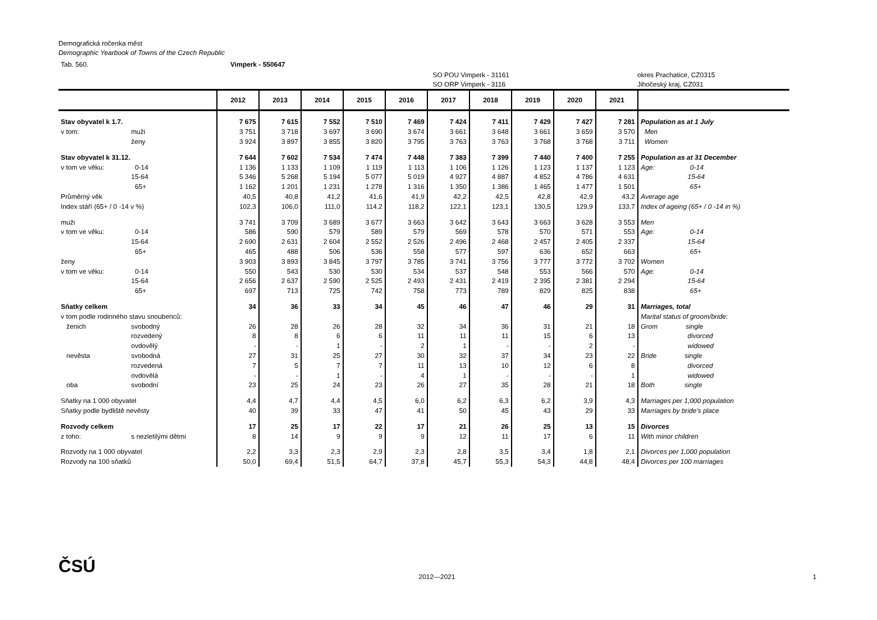Demografická ročenka měst
Demographic Yearbook of Towns of the Czech Republic
Tab. 560. Vimperk - 550647
SO POU Vimperk - 31161
SO ORP Vimperk - 3116 okres Prachatice, CZ0315
Jihočeský kraj, CZ031
| | | 2012 | 2013 | 2014 | 2015 | 2016 | 2017 | 2018 | 2019 | 2020 | 2021 | |
| --- | --- | --- | --- | --- | --- | --- | --- | --- | --- | --- | --- | --- |
| Stav obyvatel k 1.7. | | 7 675 | 7 615 | 7 552 | 7 510 | 7 469 | 7 424 | 7 411 | 7 429 | 7 427 | 7 281 | Population as at 1 July |
| v tom: | muži | 3 751 | 3 718 | 3 697 | 3 690 | 3 674 | 3 661 | 3 648 | 3 661 | 3 659 | 3 570 | Men |
| | ženy | 3 924 | 3 897 | 3 855 | 3 820 | 3 795 | 3 763 | 3 763 | 3 768 | 3 768 | 3 711 | Women |
| Stav obyvatel k 31.12. | | 7 644 | 7 602 | 7 534 | 7 474 | 7 448 | 7 383 | 7 399 | 7 440 | 7 400 | 7 255 | Population as at 31 December |
| v tom ve věku: | 0-14 | 1 136 | 1 133 | 1 109 | 1 119 | 1 113 | 1 106 | 1 126 | 1 123 | 1 137 | 1 123 | Age: 0-14 |
| | 15-64 | 5 346 | 5 268 | 5 194 | 5 077 | 5 019 | 4 927 | 4 887 | 4 852 | 4 786 | 4 631 | 15-64 |
| | 65+ | 1 162 | 1 201 | 1 231 | 1 278 | 1 316 | 1 350 | 1 386 | 1 465 | 1 477 | 1 501 | 65+ |
| Průměrný věk | | 40,5 | 40,8 | 41,2 | 41,6 | 41,9 | 42,2 | 42,5 | 42,8 | 42,9 | 43,2 | Average age |
| Index stáří (65+ / 0 -14 v %) | | 102,3 | 106,0 | 111,0 | 114,2 | 118,2 | 122,1 | 123,1 | 130,5 | 129,9 | 133,7 | Index of ageing (65+ / 0 -14 in %) |
| muži | | 3 741 | 3 709 | 3 689 | 3 677 | 3 663 | 3 642 | 3 643 | 3 663 | 3 628 | 3 553 | Men |
| v tom ve věku: | 0-14 | 586 | 590 | 579 | 589 | 579 | 569 | 578 | 570 | 571 | 553 | Age: 0-14 |
| | 15-64 | 2 690 | 2 631 | 2 604 | 2 552 | 2 526 | 2 496 | 2 468 | 2 457 | 2 405 | 2 337 | 15-64 |
| | 65+ | 465 | 488 | 506 | 536 | 558 | 577 | 597 | 636 | 652 | 663 | 65+ |
| ženy | | 3 903 | 3 893 | 3 845 | 3 797 | 3 785 | 3 741 | 3 756 | 3 777 | 3 772 | 3 702 | Women |
| v tom ve věku: | 0-14 | 550 | 543 | 530 | 530 | 534 | 537 | 548 | 553 | 566 | 570 | Age: 0-14 |
| | 15-64 | 2 656 | 2 637 | 2 590 | 2 525 | 2 493 | 2 431 | 2 419 | 2 395 | 2 381 | 2 294 | 15-64 |
| | 65+ | 697 | 713 | 725 | 742 | 758 | 773 | 789 | 829 | 825 | 838 | 65+ |
| Sňatky celkem | | 34 | 36 | 33 | 34 | 45 | 46 | 47 | 46 | 29 | 31 | Marriages, total |
| v tom podle rodinného stavu snoubenců: | | | | | | | | | | | | Marital status of groom/bride: |
| ženich | svobodný | 26 | 28 | 26 | 28 | 32 | 34 | 36 | 31 | 21 | 18 | Grom single |
| | rozvedený | 8 | 8 | 6 | 6 | 11 | 11 | 11 | 15 | 6 | 13 | divorced |
| | ovdovělý | - | - | 1 | - | 2 | 1 | - | - | 2 | - | widowed |
| nevěsta | svobodná | 27 | 31 | 25 | 27 | 30 | 32 | 37 | 34 | 23 | 22 | Bride single |
| | rozvedená | 7 | 5 | 7 | 7 | 11 | 13 | 10 | 12 | 6 | 8 | divorced |
| | ovdovělá | - | - | 1 | - | 4 | 1 | - | - | - | 1 | widowed |
| oba | svobodní | 23 | 25 | 24 | 23 | 26 | 27 | 35 | 28 | 21 | 18 | Both single |
| Sňatky na 1 000 obyvatel | | 4,4 | 4,7 | 4,4 | 4,5 | 6,0 | 6,2 | 6,3 | 6,2 | 3,9 | 4,3 | Marriages per 1,000 population |
| Sňatky podle bydliště nevěsty | | 40 | 39 | 33 | 47 | 41 | 50 | 45 | 43 | 29 | 33 | Marriages by bride's place |
| Rozvody celkem | | 17 | 25 | 17 | 22 | 17 | 21 | 26 | 25 | 13 | 15 | Divorces |
| z toho: | s nezletilými dětmi | 8 | 14 | 9 | 9 | 9 | 12 | 11 | 17 | 6 | 11 | With minor children |
| Rozvody na 1 000 obyvatel | | 2,2 | 3,3 | 2,3 | 2,9 | 2,3 | 2,8 | 3,5 | 3,4 | 1,8 | 2,1 | Divorces per 1,000 population |
| Rozvody na 100 sňatků | | 50,0 | 69,4 | 51,5 | 64,7 | 37,8 | 45,7 | 55,3 | 54,3 | 44,8 | 48,4 | Divorces per 100 marriages |
ČSÚ 2012—2021 1